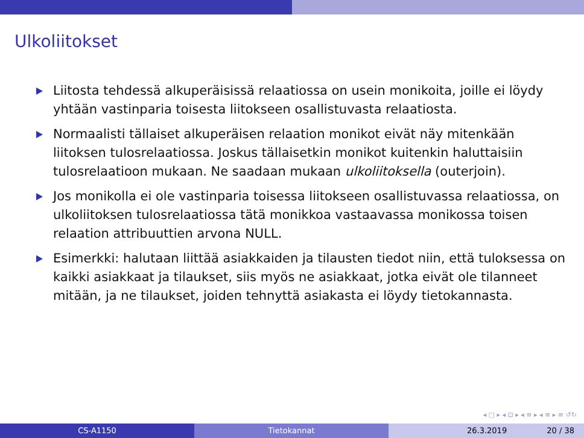Ulkoliitokset
Liitosta tehdessä alkuperäisissä relaatiossa on usein monikoita, joille ei löydy yhtään vastinparia toisesta liitokseen osallistuvasta relaatiosta.
Normaalisti tällaiset alkuperäisen relaation monikot eivät näy mitenkään liitoksen tulosrelaatiossa. Joskus tällaisetkin monikot kuitenkin haluttaisiin tulosrelaatioon mukaan. Ne saadaan mukaan ulkoliitoksella (outerjoin).
Jos monikolla ei ole vastinparia toisessa liitokseen osallistuvassa relaatiossa, on ulkoliitoksen tulosrelaatiossa tätä monikkoa vastaavassa monikossa toisen relaation attribuuttien arvona NULL.
Esimerkki: halutaan liittää asiakkaiden ja tilausten tiedot niin, että tuloksessa on kaikki asiakkaat ja tilaukset, siis myös ne asiakkaat, jotka eivät ole tilanneet mitään, ja ne tilaukset, joiden tehnyttä asiakasta ei löydy tietokannasta.
◂ □ ▸ ◂ ⊡ ▸ ◂ ≡ ▸ ◂ ≡ ▸ ≡ ↺↻
CS-A1150 Tietokannat 26.3.2019 20 / 38